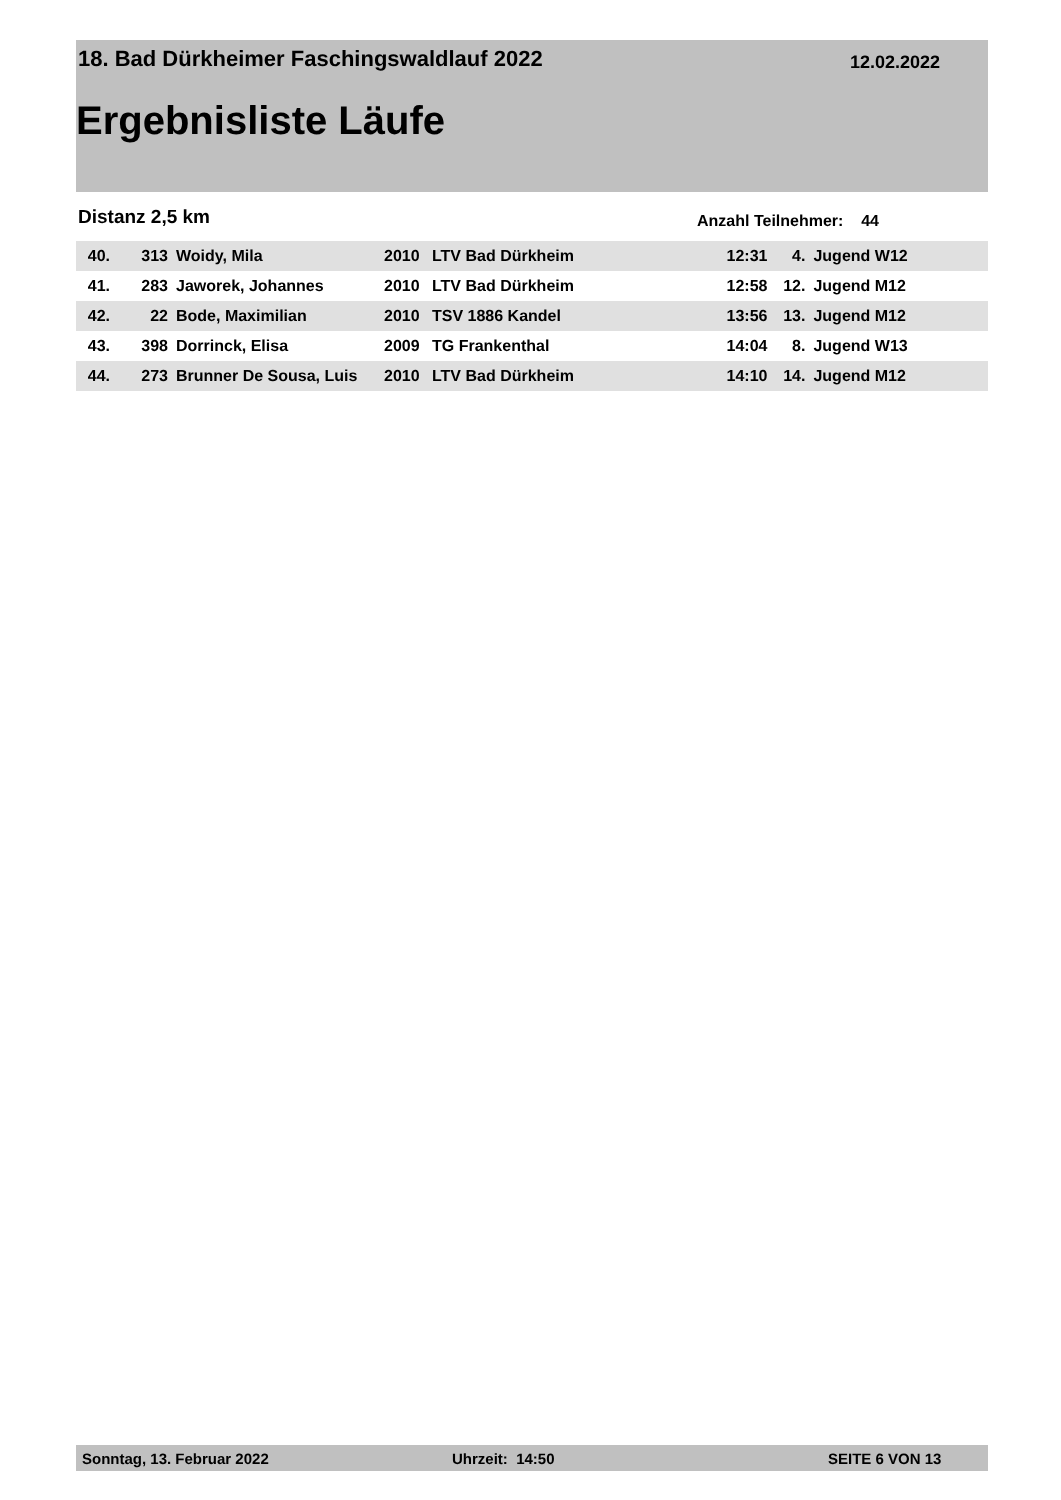18. Bad Dürkheimer Faschingswaldlauf 2022
12.02.2022
Ergebnisliste Läufe
Distanz 2,5 km Anzahl Teilnehmer: 44
| 40. | 313 | Woidy, Mila | 2010 | LTV Bad Dürkheim | 12:31 | 4. | Jugend W12 |
| 41. | 283 | Jaworek, Johannes | 2010 | LTV Bad Dürkheim | 12:58 | 12. | Jugend M12 |
| 42. | 22 | Bode, Maximilian | 2010 | TSV 1886 Kandel | 13:56 | 13. | Jugend M12 |
| 43. | 398 | Dorrinck, Elisa | 2009 | TG Frankenthal | 14:04 | 8. | Jugend W13 |
| 44. | 273 | Brunner De Sousa, Luis | 2010 | LTV Bad Dürkheim | 14:10 | 14. | Jugend M12 |
Sonntag, 13. Februar 2022 Uhrzeit: 14:50 SEITE 6 VON 13